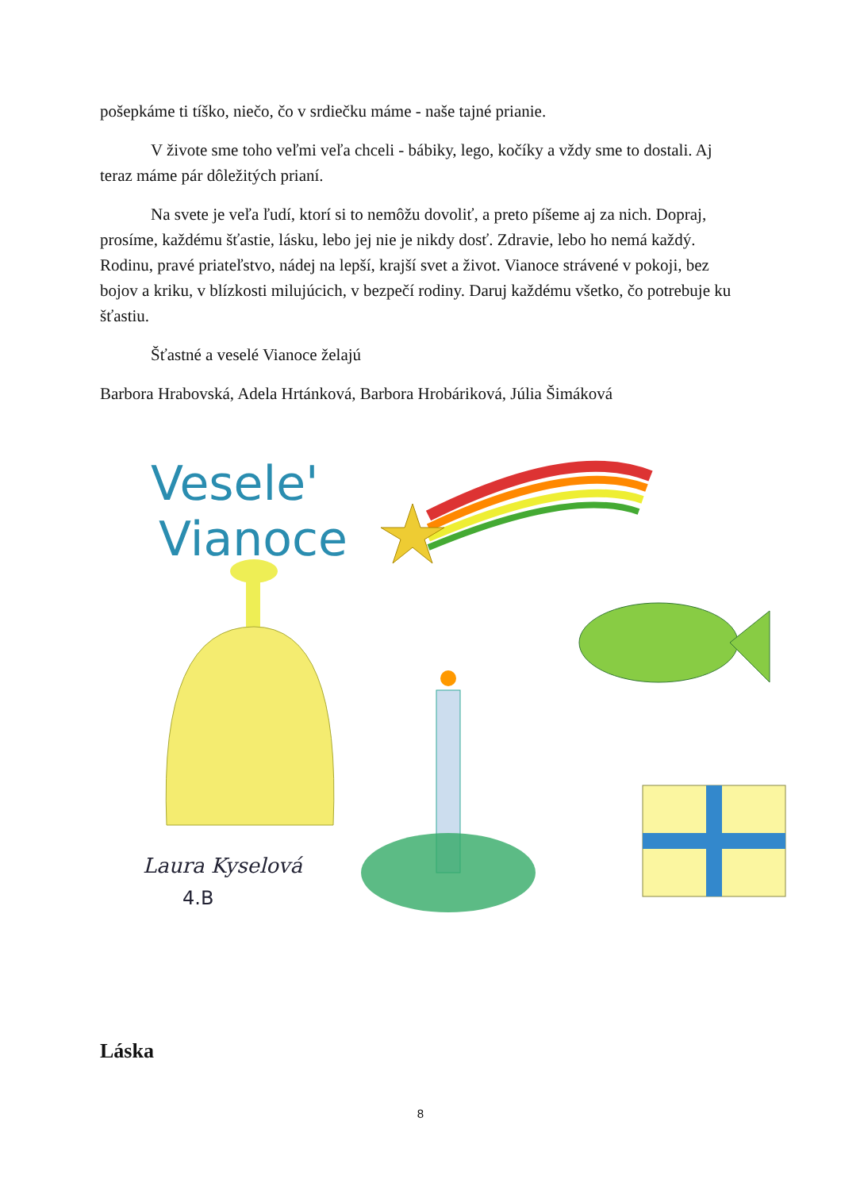pošepkáme ti tíško, niečo, čo v srdiečku máme - naše tajné prianie.
V živote sme toho veľmi veľa chceli - bábiky, lego, kočíky a vždy sme to dostali. Aj teraz máme pár dôležitých prianí.
Na svete je veľa ľudí, ktorí si to nemôžu dovoliť, a preto píšeme aj za nich. Dopraj, prosíme, každému šťastie, lásku, lebo jej nie je nikdy dosť. Zdravie, lebo ho nemá každý. Rodinu, pravé priateľstvo, nádej na lepší, krajší svet a život. Vianoce strávené v pokoji, bez bojov a kriku, v blízkosti milujúcich, v bezpečí rodiny. Daruj každému všetko, čo potrebuje ku šťastiu.
Šťastné a veselé Vianoce želajú
Barbora Hrabovská, Adela Hrtánková, Barbora Hrobáriková, Júlia Šimáková
Vesele'
Vianoce
Laura Kyselová
4.B
Láska
8